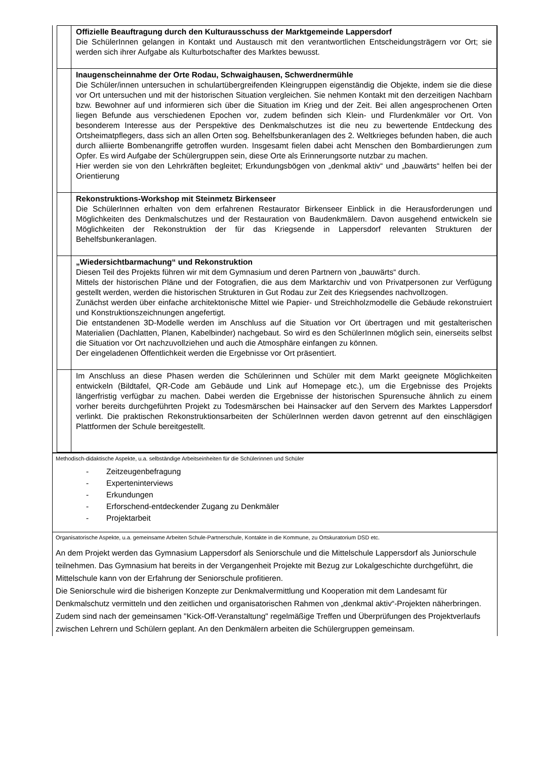| | Offizielle Beauftragung durch den Kulturausschuss der Marktgemeinde Lappersdorf Die SchülerInnen gelangen in Kontakt und Austausch mit den verantwortlichen Entscheidungsträgern vor Ort; sie werden sich ihrer Aufgabe als Kulturbotschafter des Marktes bewusst. |
| | Inaugenscheinnahme der Orte Rodau, Schwaighausen, Schwerdnermühle Die Schüler/innen untersuchen in schulartübergreifenden Kleingruppen eigenständig die Objekte, indem sie die diese vor Ort untersuchen und mit der historischen Situation vergleichen. Sie nehmen Kontakt mit den derzeitigen Nachbarn bzw. Bewohner auf und informieren sich über die Situation im Krieg und der Zeit. Bei allen angesprochenen Orten liegen Befunde aus verschiedenen Epochen vor, zudem befinden sich Klein- und Flurdenkmäler vor Ort. Von besonderem Interesse aus der Perspektive des Denkmalschutzes ist die neu zu bewertende Entdeckung des Ortsheimatpflegers, dass sich an allen Orten sog. Behelfsbunkeranlagen des 2. Weltkrieges befunden haben, die auch durch alliierte Bombenangriffe getroffen wurden. Insgesamt fielen dabei acht Menschen den Bombardierungen zum Opfer. Es wird Aufgabe der Schülergruppen sein, diese Orte als Erinnerungsorte nutzbar zu machen. Hier werden sie von den Lehrkräften begleitet; Erkundungsbögen von „denkmal aktiv“ und „bauwärts“ helfen bei der Orientierung |
| | Rekonstruktions-Workshop mit Steinmetz Birkenseer Die SchülerInnen erhalten von dem erfahrenen Restaurator Birkenseer Einblick in die Herausforderungen und Möglichkeiten des Denkmalschutzes und der Restauration von Baudenkmälern. Davon ausgehend entwickeln sie Möglichkeiten der Rekonstruktion der für das Kriegsende in Lappersdorf relevanten Strukturen der Behelfsbunkeranlagen. |
| | „Wiedersichtbarmachung“ und Rekonstruktion Diesen Teil des Projekts führen wir mit dem Gymnasium und deren Partnern von „bauwärts“ durch. Mittels der historischen Pläne und der Fotografien, die aus dem Marktarchiv und von Privatpersonen zur Verfügung gestellt werden, werden die historischen Strukturen in Gut Rodau zur Zeit des Kriegsendes nachvollzogen. Zunächst werden über einfache architektonische Mittel wie Papier- und Streichholzmodelle die Gebäude rekonstruiert und Konstruktionszeichnungen angefertigt. Die entstandenen 3D-Modelle werden im Anschluss auf die Situation vor Ort übertragen und mit gestalterischen Materialien (Dachlatten, Planen, Kabelbinder) nachgebaut. So wird es den SchülerInnen möglich sein, einerseits selbst die Situation vor Ort nachzuvollziehen und auch die Atmosphäre einfangen zu können. Der eingeladenen Öffentlichkeit werden die Ergebnisse vor Ort präsentiert. |
| | Im Anschluss an diese Phasen werden die Schülerinnen und Schüler mit dem Markt geeignete Möglichkeiten entwickeln (Bildtafel, QR-Code am Gebäude und Link auf Homepage etc.), um die Ergebnisse des Projekts längerfristig verfügbar zu machen. Dabei werden die Ergebnisse der historischen Spurensuche ähnlich zu einem vorher bereits durchgeführten Projekt zu Todesmärschen bei Hainsacker auf den Servern des Marktes Lappersdorf verlinkt. Die praktischen Rekonstruktionsarbeiten der SchülerInnen werden davon getrennt auf den einschlägigen Plattformen der Schule bereitgestellt. |
Methodisch-didaktische Aspekte, u.a. selbständige Arbeitseinheiten für die Schülerinnen und Schüler
- Zeitzeugenbefragung
- Experteninterviews
- Erkundungen
- Erforschend-entdeckender Zugang zu Denkmäler
- Projektarbeit
Organisatorische Aspekte, u.a. gemeinsame Arbeiten Schule-Partnerschule, Kontakte in die Kommune, zu Ortskuratorium DSD etc.
An dem Projekt werden das Gymnasium Lappersdorf als Seniorschule und die Mittelschule Lappersdorf als Juniorschule teilnehmen. Das Gymnasium hat bereits in der Vergangenheit Projekte mit Bezug zur Lokalgeschichte durchgeführt, die Mittelschule kann von der Erfahrung der Seniorschule profitieren.
Die Seniorschule wird die bisherigen Konzepte zur Denkmalvermittlung und Kooperation mit dem Landesamt für Denkmalschutz vermitteln und den zeitlichen und organisatorischen Rahmen von „denkmal aktiv“-Projekten näherbringen. Zudem sind nach der gemeinsamen "Kick-Off-Veranstaltung" regelmäßige Treffen und Überprüfungen des Projektverlaufs zwischen Lehrern und Schülern geplant. An den Denkmälern arbeiten die Schülergruppen gemeinsam.